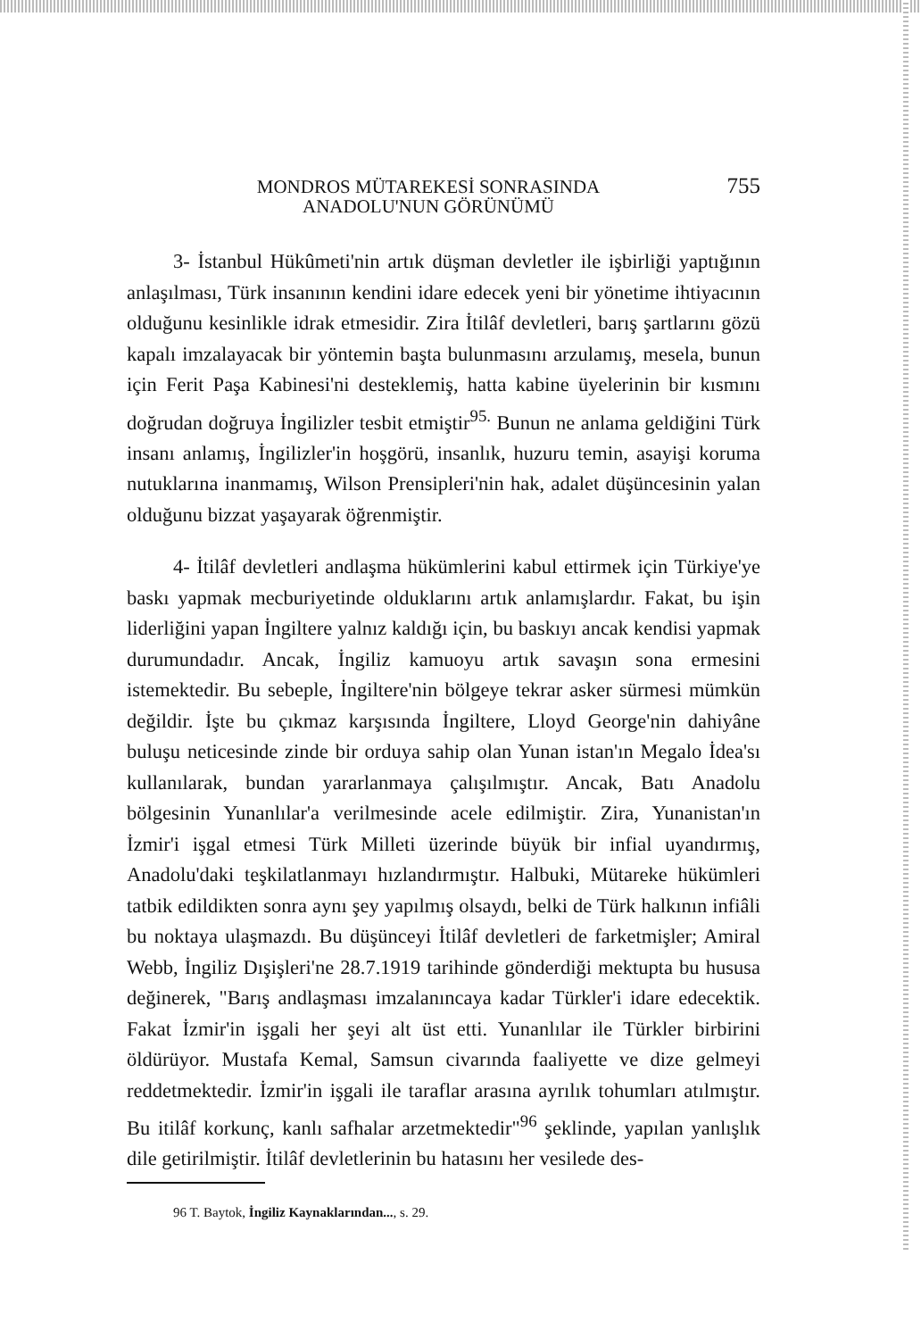MONDROS MÜTAREKESİ SONRASINDA
ANADOLU'NUN GÖRÜNÜMÜ
755
3- İstanbul Hükûmeti'nin artık düşman devletler ile işbirliği yaptığının anlaşılması, Türk insanının kendini idare edecek yeni bir yönetime ihtiyacının olduğunu kesinlikle idrak etmesidir. Zira İtilâf devletleri, barış şartlarını gözü kapalı imzalayacak bir yöntemin başta bulunmasını arzulamış, mesela, bunun için Ferit Paşa Kabinesi'ni desteklemiş, hatta kabine üyelerinin bir kısmını doğrudan doğruya İngilizler tesbit etmiştir<sup>95.</sup> Bunun ne anlama geldiğini Türk insanı anlamış, İngilizler'in hoşgörü, insanlık, huzuru temin, asayişi koruma nutuklarına inanmamış, Wilson Prensipleri'nin hak, adalet düşüncesinin yalan olduğunu bizzat yaşayarak öğrenmiştir.
4- İtilâf devletleri andlaşma hükümlerini kabul ettirmek için Türkiye'ye baskı yapmak mecburiyetinde olduklarını artık anlamışlardır. Fakat, bu işin liderliğini yapan İngiltere yalnız kaldığı için, bu baskıyı ancak kendisi yapmak durumundadır. Ancak, İngiliz kamuoyu artık savaşın sona ermesini istemektedir. Bu sebeple, İngiltere'nin bölgeye tekrar asker sürmesi mümkün değildir. İşte bu çıkmaz karşısında İngiltere, Lloyd George'nin dahiyâne buluşu neticesinde zinde bir orduya sahip olan Yunan istan'ın Megalo İdea'sı kullanılarak, bundan yararlanmaya çalışılmıştır. Ancak, Batı Anadolu bölgesinin Yunanlılar'a verilmesinde acele edilmiştir. Zira, Yunanistan'ın İzmir'i işgal etmesi Türk Milleti üzerinde büyük bir infial uyandırmış, Anadolu'daki teşkilatlanmayı hızlandırmıştır. Halbuki, Mütareke hükümleri tatbik edildikten sonra aynı şey yapılmış olsaydı, belki de Türk halkının infiâli bu noktaya ulaşmazdı. Bu düşünceyi İtilâf devletleri de farketmişler; Amiral Webb, İngiliz Dışişleri'ne 28.7.1919 tarihinde gönderdiği mektupta bu hususa değinerek, "Barış andlaşması imzalanıncaya kadar Türkler'i idare edecektik. Fakat İzmir'in işgali her şeyi alt üst etti. Yunanlılar ile Türkler birbirini öldürüyor. Mustafa Kemal, Samsun civarında faaliyette ve dize gelmeyi reddetmektedir. İzmir'in işgali ile taraflar arasına ayrılık tohumları atılmıştır. Bu itilâf korkunç, kanlı safhalar arzetmektedir"<sup>96</sup> şeklinde, yapılan yanlışlık dile getirilmiştir. İtilâf devletlerinin bu hatasını her vesilede des-
96 T. Baytok, İngiliz Kaynaklarından..., s. 29.